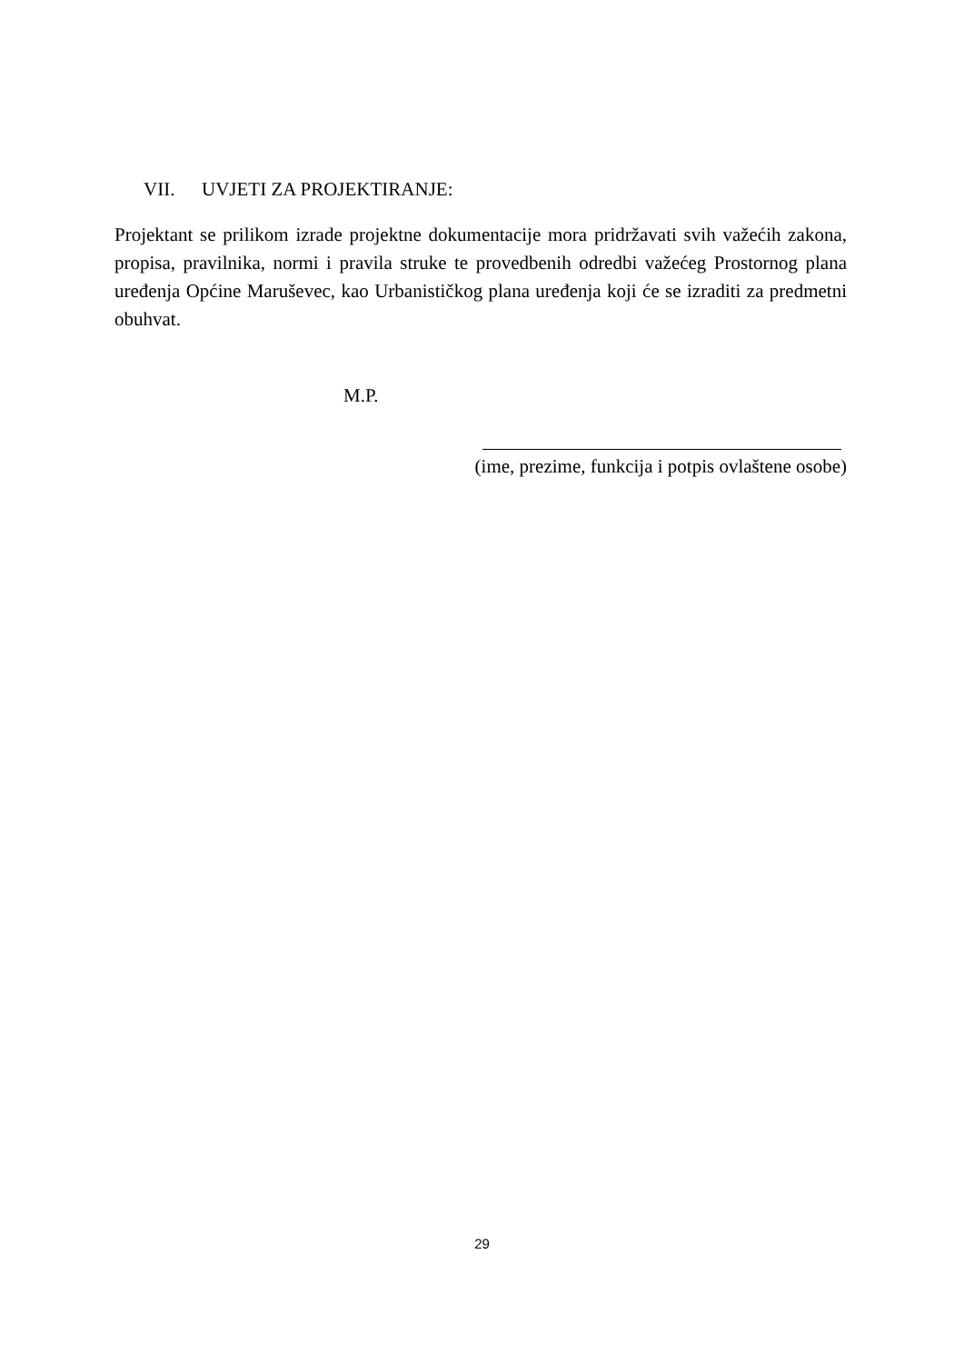VII. UVJETI ZA PROJEKTIRANJE:
Projektant se prilikom izrade projektne dokumentacije mora pridržavati svih važećih zakona, propisa, pravilnika, normi i pravila struke te provedbenih odredbi važećeg Prostornog plana uređenja Općine Maruševec, kao Urbanističkog plana uređenja koji će se izraditi za predmetni obuhvat.
M.P.
(ime, prezime, funkcija i potpis ovlaštene osobe)
29